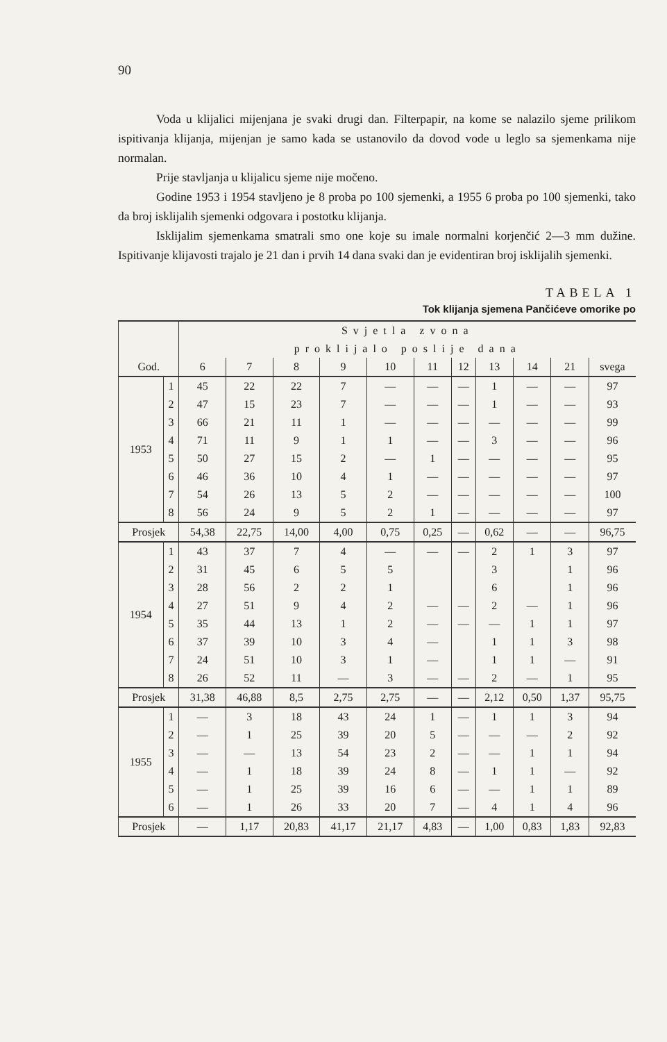90
Voda u klijalici mijenjana je svaki drugi dan. Filterpapir, na kome se nalazilo sjeme prilikom ispitivanja klijanja, mijenjan je samo kada se ustanovilo da dovod vode u leglo sa sjemenkama nije normalan.
Prije stavljanja u klijalicu sjeme nije močeno.
Godine 1953 i 1954 stavljeno je 8 proba po 100 sjemenki, a 1955 6 proba po 100 sjemenki, tako da broj isklijalih sjemenki odgovara i postotku klijanja.
Isklijalim sjemenkama smatrali smo one koje su imale normalni korjenčić 2—3 mm dužine. Ispitivanje klijavosti trajalo je 21 dan i prvih 14 dana svaki dan je evidentiran broj isklijalih sjemenki.
TABELA 1
Tok klijanja sjemena Pančićeve omorike po
| | | Svjetla zvona | | | | | | | | | | |
| --- | --- | --- | --- | --- | --- | --- | --- | --- | --- | --- | --- | --- |
| | | proklijalo poslije dana | | | | | | | | | | |
| God. | | 6 | 7 | 8 | 9 | 10 | 11 | 12 | 13 | 14 | 21 | svega |
| 1953 | 1 | 45 | 22 | 22 | 7 | — | — | — | 1 | — | — | 97 |
| | 2 | 47 | 15 | 23 | 7 | — | — | — | 1 | — | — | 93 |
| | 3 | 66 | 21 | 11 | 1 | — | — | — | — | — | — | 99 |
| | 4 | 71 | 11 | 9 | 1 | 1 | — | — | 3 | — | — | 96 |
| | 5 | 50 | 27 | 15 | 2 | — | 1 | — | — | — | — | 95 |
| | 6 | 46 | 36 | 10 | 4 | 1 | — | — | — | — | — | 97 |
| | 7 | 54 | 26 | 13 | 5 | 2 | — | — | — | — | — | 100 |
| | 8 | 56 | 24 | 9 | 5 | 2 | 1 | — | — | — | — | 97 |
| Prosjek | | 54,38 | 22,75 | 14,00 | 4,00 | 0,75 | 0,25 | — | 0,62 | — | — | 96,75 |
| 1954 | 1 | 43 | 37 | 7 | 4 | — | — | — | 2 | 1 | 3 | 97 |
| | 2 | 31 | 45 | 6 | 5 | 5 | | | 3 | | 1 | 96 |
| | 3 | 28 | 56 | 2 | 2 | 1 | | | 6 | | 1 | 96 |
| | 4 | 27 | 51 | 9 | 4 | 2 | — | — | 2 | — | 1 | 96 |
| | 5 | 35 | 44 | 13 | 1 | 2 | — | — | — | 1 | 1 | 97 |
| | 6 | 37 | 39 | 10 | 3 | 4 | — | | 1 | 1 | 3 | 98 |
| | 7 | 24 | 51 | 10 | 3 | 1 | — | | 1 | 1 | — | 91 |
| | 8 | 26 | 52 | 11 | — | 3 | — | — | 2 | — | 1 | 95 |
| Prosjek | | 31,38 | 46,88 | 8,5 | 2,75 | 2,75 | — | — | 2,12 | 0,50 | 1,37 | 95,75 |
| 1955 | 1 | — | 3 | 18 | 43 | 24 | 1 | — | 1 | 1 | 3 | 94 |
| | 2 | — | 1 | 25 | 39 | 20 | 5 | — | — | — | 2 | 92 |
| | 3 | — | — | 13 | 54 | 23 | 2 | — | — | 1 | 1 | 94 |
| | 4 | — | 1 | 18 | 39 | 24 | 8 | — | 1 | 1 | — | 92 |
| | 5 | — | 1 | 25 | 39 | 16 | 6 | — | — | 1 | 1 | 89 |
| | 6 | — | 1 | 26 | 33 | 20 | 7 | — | 4 | 1 | 4 | 96 |
| Prosjek | | — | 1,17 | 20,83 | 41,17 | 21,17 | 4,83 | — | 1,00 | 0,83 | 1,83 | 92,83 |